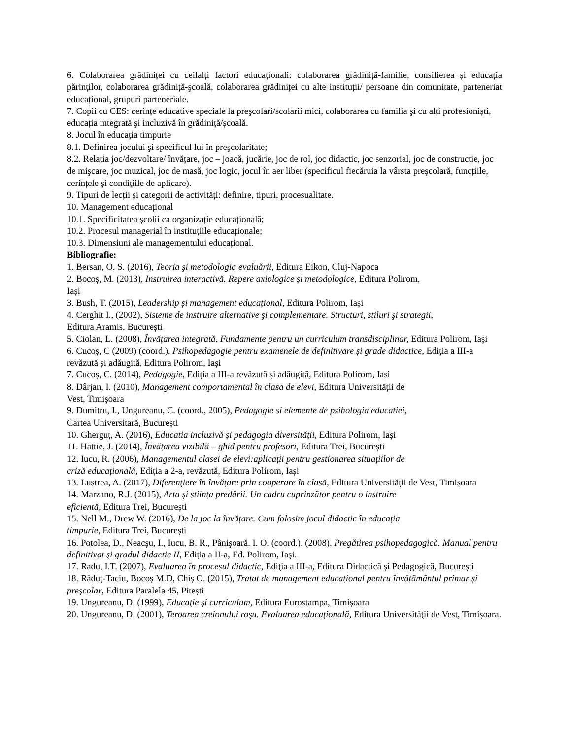6. Colaborarea grădiniței cu ceilalți factori educaționali: colaborarea grădiniță-familie, consilierea și educația părinților, colaborarea grădiniță-şcoală, colaborarea grădiniței cu alte instituții/ persoane din comunitate, parteneriat educațional, grupuri parteneriale.
7. Copii cu CES: cerințe educative speciale la preşcolari/scolarii mici, colaborarea cu familia şi cu alți profesioniști, educația integrată şi incluzivă în grădiniță/școală.
8. Jocul în educația timpurie
8.1. Definirea jocului şi specificul lui în preşcolaritate;
8.2. Relația joc/dezvoltare/ învățare, joc – joacă, jucărie, joc de rol, joc didactic, joc senzorial, joc de construcție, joc de mişcare, joc muzical, joc de masă, joc logic, jocul în aer liber (specificul fiecăruia la vârsta preşcolară, funcțiile, cerințele și condițiile de aplicare).
9. Tipuri de lecții și categorii de activități: definire, tipuri, procesualitate.
10. Management educațional
10.1. Specificitatea școlii ca organizație educațională;
10.2. Procesul managerial în instituțiile educaționale;
10.3. Dimensiuni ale managementului educațional.
Bibliografie:
1. Bersan, O. S. (2016), Teoria şi metodologia evaluării, Editura Eikon, Cluj-Napoca
2. Bocoș, M. (2013), Instruirea interactivă. Repere axiologice și metodologice, Editura Polirom,
Iași
3. Bush, T. (2015), Leadership și management educațional, Editura Polirom, Iași
4. Cerghit I., (2002), Sisteme de instruire alternative şi complementare. Structuri, stiluri şi strategii,
Editura Aramis, București
5. Ciolan, L. (2008), Învățarea integrată. Fundamente pentru un curriculum transdisciplinar, Editura Polirom, Iași
6. Cucoș, C (2009) (coord.), Psihopedagogie pentru examenele de definitivare și grade didactice, Ediția a III-a revăzută și adăugită, Editura Polirom, Iași
7. Cucoș, C. (2014), Pedagogie, Ediția a III-a revăzută și adăugită, Editura Polirom, Iași
8. Dârjan, I. (2010), Management comportamental în clasa de elevi, Editura Universității de
Vest, Timișoara
9. Dumitru, I., Ungureanu, C. (coord., 2005), Pedagogie si elemente de psihologia educatiei,
Cartea Universitară, București
10. Gherguț, A. (2016), Educatia incluzivă și pedagogia diversității, Editura Polirom, Iași
11. Hattie, J. (2014), Învățarea vizibilă – ghid pentru profesori, Editura Trei, București
12. Iucu, R. (2006), Managementul clasei de elevi:aplicații pentru gestionarea situațiilor de
criză educațională, Ediția a 2-a, revăzută, Editura Polirom, Iași
13. Luștrea, A. (2017), Diferenţiere în învățare prin cooperare în clasă, Editura Universității de Vest, Timișoara
14. Marzano, R.J. (2015), Arta și știința predării. Un cadru cuprinzător pentru o instruire
eficientă, Editura Trei, București
15. Nell M., Drew W. (2016), De la joc la învățare. Cum folosim jocul didactic în educația
timpurie, Editura Trei, București
16. Potolea, D., Neacşu, I., Iucu, B. R., Pânişoară. I. O. (coord.). (2008), Pregătirea psihopedagogică. Manual pentru definitivat şi gradul didactic II, Ediția a II-a, Ed. Polirom, Iaşi.
17. Radu, I.T. (2007), Evaluarea în procesul didactic, Ediţia a III-a, Editura Didactică şi Pedagogică, București
18. Răduț-Taciu, Bocoș M.D, Chiș O. (2015), Tratat de management educațional pentru învățământul primar și preşcolar, Editura Paralela 45, Pitești
19. Ungureanu, D. (1999), Educaţie şi curriculum, Editura Eurostampa, Timişoara
20. Ungureanu, D. (2001), Teroarea creionului roşu. Evaluarea educaţională, Editura Universităţii de Vest, Timișoara.